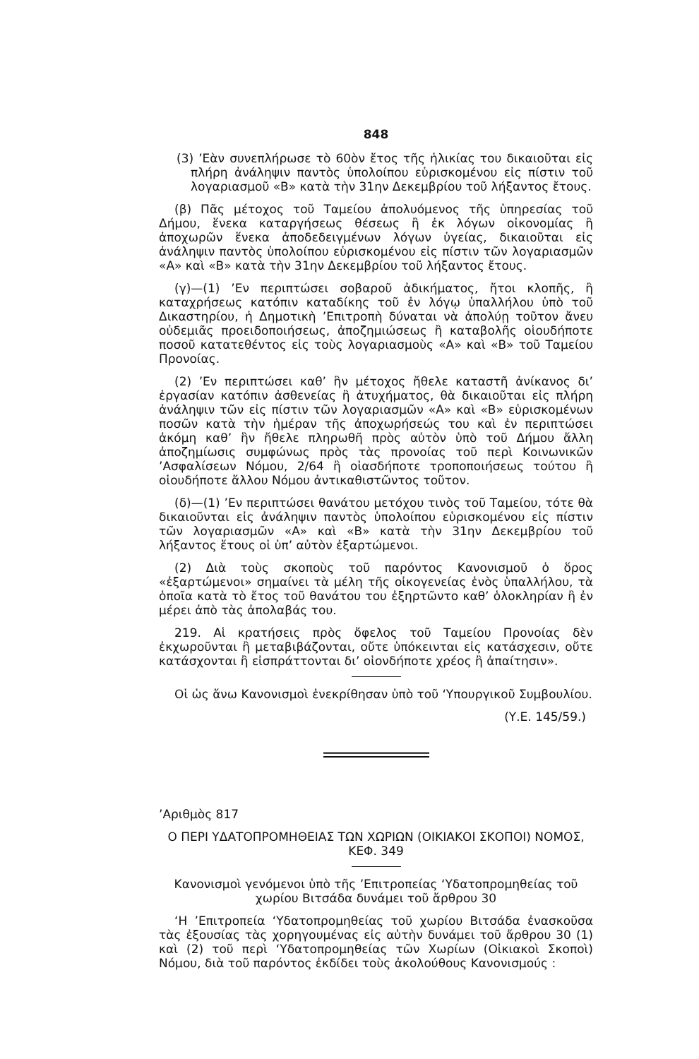848
(3) ’Εὰν συνεπλήρωσε τὸ 60ὸν ἔτος τῆς ἡλικίας του δικαιοῦται εἰς πλήρη ἀνάληψιν παντὸς ὑπολοίπου εὑρισκομένου εἰς πίστιν τοῦ λογαριασμοῦ «Β» κατὰ τὴν 31ην Δεκεμβρίου τοῦ λήξαντος ἔτους.
(β) Πᾶς μέτοχος τοῦ Ταμείου ἀπολυόμενος τῆς ὑπηρεσίας τοῦ Δήμου, ἕνεκα καταργήσεως θέσεως ἢ ἐκ λόγων οἰκονομίας ἢ ἀποχωρῶν ἕνεκα ἀποδεδειγμένων λόγων ὑγείας, δικαιοῦται εἰς ἀνάληψιν παντὸς ὑπολοίπου εὑρισκομένου εἰς πίστιν τῶν λογαριασμῶν «Α» καὶ «Β» κατὰ τὴν 31ην Δεκεμβρίου τοῦ λήξαντος ἔτους.
(γ)—(1) ’Εν περιπτώσει σοβαροῦ ἀδικήματος, ἤτοι κλοπῆς, ἢ καταχρήσεως κατόπιν καταδίκης τοῦ ἐν λόγῳ ὑπαλλήλου ὑπὸ τοῦ Δικαστηρίου, ἡ Δημοτικὴ ’Επιτροπὴ δύναται νὰ ἀπολύῃ τοῦτον ἄνευ οὐδεμιᾶς προειδοποιήσεως, ἀποζημιώσεως ἢ καταβολῆς οἱουδήποτε ποσοῦ κατατεθέντος εἰς τοὺς λογαριασμοὺς «Α» καὶ «Β» τοῦ Ταμείου Προνοίας.
(2) ’Εν περιπτώσει καθ’ ἣν μέτοχος ἤθελε καταστῆ ἀνίκανος δι’ ἐργασίαν κατόπιν ἀσθενείας ἢ ἀτυχήματος, θὰ δικαιοῦται εἰς πλήρη ἀνάληψιν τῶν εἰς πίστιν τῶν λογαριασμῶν «Α» καὶ «Β» εὑρισκομένων ποσῶν κατὰ τὴν ἡμέραν τῆς ἀποχωρήσεώς του καὶ ἐν περιπτώσει ἀκόμη καθ’ ἣν ἤθελε πληρωθῆ πρὸς αὐτὸν ὑπὸ τοῦ Δήμου ἄλλη ἀποζημίωσις συμφώνως πρὸς τὰς προνοίας τοῦ περὶ Κοινωνικῶν ’Ασφαλίσεων Νόμου, 2/64 ἢ οἱασδήποτε τροποποιήσεως τούτου ἢ οἱουδήποτε ἄλλου Νόμου ἀντικαθιστῶντος τοῦτον.
(δ)—(1) ’Εν περιπτώσει θανάτου μετόχου τινὸς τοῦ Ταμείου, τότε θὰ δικαιοῦνται εἰς ἀνάληψιν παντὸς ὑπολοίπου εὑρισκομένου εἰς πίστιν τῶν λογαριασμῶν «Α» καὶ «Β» κατὰ τὴν 31ην Δεκεμβρίου τοῦ λήξαντος ἔτους οἱ ὑπ’ αὐτὸν ἐξαρτώμενοι.
(2) Διὰ τοὺς σκοποὺς τοῦ παρόντος Κανονισμοῦ ὁ ὅρος «ἐξαρτώμενοι» σημαίνει τὰ μέλη τῆς οἰκογενείας ἑνὸς ὑπαλλήλου, τὰ ὁποῖα κατὰ τὸ ἔτος τοῦ θανάτου του ἐξηρτῶντο καθ’ ὁλοκληρίαν ἢ ἐν μέρει ἀπὸ τὰς ἀπολαβάς του.
219. Αἱ κρατήσεις πρὸς ὄφελος τοῦ Ταμείου Προνοίας δὲν ἐκχωροῦνται ἢ μεταβιβάζονται, οὔτε ὑπόκεινται εἰς κατάσχεσιν, οὔτε κατάσχονται ἢ εἰσπράττονται δι’ οἱονδήποτε χρέος ἢ ἀπαίτησιν».
Οἱ ὡς ἄνω Κανονισμοὶ ἐνεκρίθησαν ὑπὸ τοῦ ‘Υπουργικοῦ Συμβουλίου.
(Υ.Ε. 145/59.)
’Αριθμὸς 817
Ο ΠΕΡΙ ΥΔΑΤΟΠΡΟΜΗΘΕΙΑΣ ΤΩΝ ΧΩΡΙΩΝ (ΟΙΚΙΑΚΟΙ ΣΚΟΠΟΙ) ΝΟΜΟΣ, ΚΕΦ. 349
Κανονισμοὶ γενόμενοι ὑπὸ τῆς ’Επιτροπείας ‘Υδατοπρομηθείας τοῦ χωρίου Βιτσάδα δυνάμει τοῦ ἄρθρου 30
‘Η ’Επιτροπεία ‘Υδατοπρομηθείας τοῦ χωρίου Βιτσάδα ἐνασκοῦσα τὰς ἐξουσίας τὰς χορηγουμένας εἰς αὐτὴν δυνάμει τοῦ ἄρθρου 30 (1) καὶ (2) τοῦ περὶ ‘Υδατοπρομηθείας τῶν Χωρίων (Οἰκιακοὶ Σκοποὶ) Νόμου, διὰ τοῦ παρόντος ἐκδίδει τοὺς ἀκολούθους Κανονισμούς :